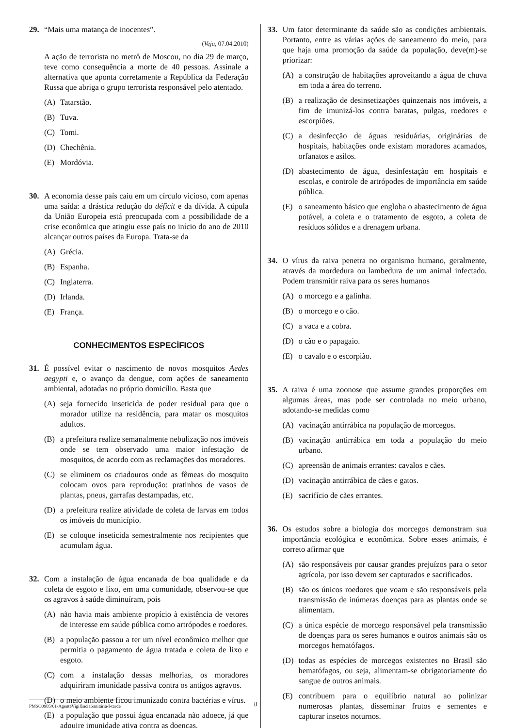29. “Mais uma matança de inocentes”.
(Veja, 07.04.2010)
A ação de terrorista no metrô de Moscou, no dia 29 de março, teve como consequência a morte de 40 pessoas. Assinale a alternativa que aponta corretamente a República da Federação Russa que abriga o grupo terrorista responsável pelo atentado.
(A) Tatarstão.
(B) Tuva.
(C) Tomi.
(D) Chechênia.
(E) Mordóvia.
30. A economia desse país caiu em um círculo vicioso, com apenas uma saída: a drástica redução do déficit e da dívida. A cúpula da União Europeia está preocupada com a possibilidade de a crise econômica que atingiu esse país no início do ano de 2010 alcançar outros países da Europa. Trata-se da
(A) Grécia.
(B) Espanha.
(C) Inglaterra.
(D) Irlanda.
(E) França.
CONHECIMENTOS ESPECÍFICOS
31. É possível evitar o nascimento de novos mosquitos Aedes aegypti e, o avanço da dengue, com ações de saneamento ambiental, adotadas no próprio domicílio. Basta que
(A) seja fornecido inseticida de poder residual para que o morador utilize na residência, para matar os mosquitos adultos.
(B) a prefeitura realize semanalmente nebulização nos imóveis onde se tem observado uma maior infestação de mosquitos, de acordo com as reclamações dos moradores.
(C) se eliminem os criadouros onde as fêmeas do mosquito colocam ovos para reprodução: pratinhos de vasos de plantas, pneus, garrafas destampadas, etc.
(D) a prefeitura realize atividade de coleta de larvas em todos os imóveis do município.
(E) se coloque inseticida semestralmente nos recipientes que acumulam água.
32. Com a instalação de água encanada de boa qualidade e da coleta de esgoto e lixo, em uma comunidade, observou-se que os agravos à saúde diminuíram, pois
(A) não havia mais ambiente propício à existência de vetores de interesse em saúde pública como artrópodes e roedores.
(B) a população passou a ter um nível econômico melhor que permitia o pagamento de água tratada e coleta de lixo e esgoto.
(C) com a instalação dessas melhorias, os moradores adquiriram imunidade passiva contra os antigos agravos.
(D) o meio ambiente ficou imunizado contra bactérias e vírus.
(E) a população que possui água encanada não adoece, já que adquire imunidade ativa contra as doenças.
33. Um fator determinante da saúde são as condições ambientais. Portanto, entre as várias ações de saneamento do meio, para que haja uma promoção da saúde da população, deve(m)-se priorizar:
(A) a construção de habitações aproveitando a água de chuva em toda a área do terreno.
(B) a realização de desinsetizações quinzenais nos imóveis, a fim de imunizá-los contra baratas, pulgas, roedores e escorpiões.
(C) a desinfecção de águas residuárias, originárias de hospitais, habitações onde existam moradores acamados, orfanatos e asilos.
(D) abastecimento de água, desinfestação em hospitais e escolas, e controle de artrópodes de importância em saúde pública.
(E) o saneamento básico que engloba o abastecimento de água potável, a coleta e o tratamento de esgoto, a coleta de resíduos sólidos e a drenagem urbana.
34. O vírus da raiva penetra no organismo humano, geralmente, através da mordedura ou lambedura de um animal infectado. Podem transmitir raiva para os seres humanos
(A) o morcego e a galinha.
(B) o morcego e o cão.
(C) a vaca e a cobra.
(D) o cão e o papagaio.
(E) o cavalo e o escorpião.
35. A raiva é uma zoonose que assume grandes proporções em algumas áreas, mas pode ser controlada no meio urbano, adotando-se medidas como
(A) vacinação antirrábica na população de morcegos.
(B) vacinação antirrábica em toda a população do meio urbano.
(C) apreensão de animais errantes: cavalos e cães.
(D) vacinação antirrábica de cães e gatos.
(E) sacrifício de cães errantes.
36. Os estudos sobre a biologia dos morcegos demonstram sua importância ecológica e econômica. Sobre esses animais, é correto afirmar que
(A) são responsáveis por causar grandes prejuízos para o setor agrícola, por isso devem ser capturados e sacrificados.
(B) são os únicos roedores que voam e são responsáveis pela transmissão de inúmeras doenças para as plantas onde se alimentam.
(C) a única espécie de morcego responsável pela transmissão de doenças para os seres humanos e outros animais são os morcegos hematófagos.
(D) todas as espécies de morcegos existentes no Brasil são hematófagos, ou seja, alimentam-se obrigatoriamente do sangue de outros animais.
(E) contribuem para o equilíbrio natural ao polinizar numerosas plantas, disseminar frutos e sementes e capturar insetos noturnos.
PMSO0905/01-AgenteVigilânciaSanitária-I-tarde
8